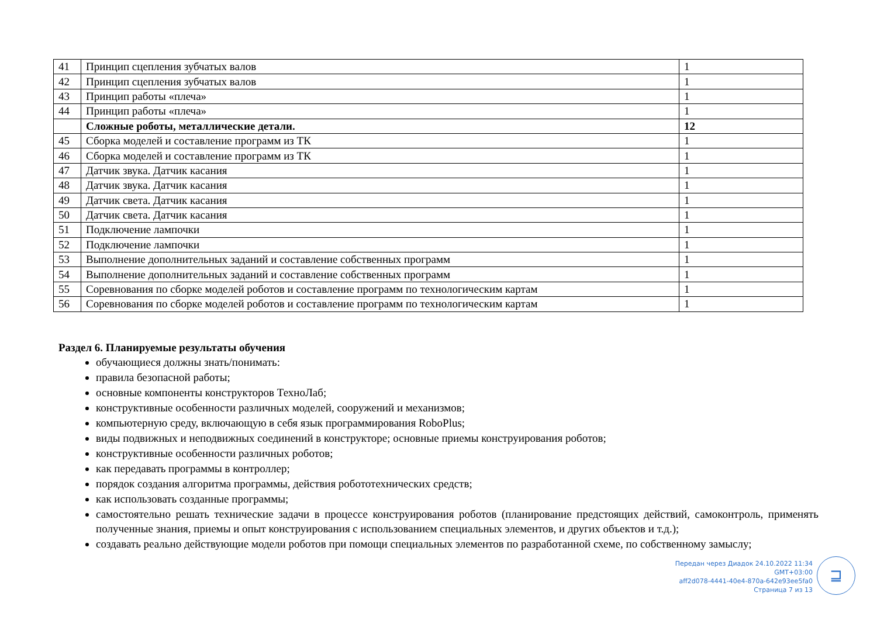| 41 | Принцип сцепления зубчатых валов | 1 |
| 42 | Принцип сцепления зубчатых валов | 1 |
| 43 | Принцип работы «плеча» | 1 |
| 44 | Принцип работы «плеча» | 1 |
| | Сложные роботы, металлические детали. | 12 |
| 45 | Сборка моделей и составление программ из ТК | 1 |
| 46 | Сборка моделей и составление программ из ТК | 1 |
| 47 | Датчик звука. Датчик касания | 1 |
| 48 | Датчик звука. Датчик касания | 1 |
| 49 | Датчик света. Датчик касания | 1 |
| 50 | Датчик света. Датчик касания | 1 |
| 51 | Подключение лампочки | 1 |
| 52 | Подключение лампочки | 1 |
| 53 | Выполнение дополнительных заданий и составление собственных программ | 1 |
| 54 | Выполнение дополнительных заданий и составление собственных программ | 1 |
| 55 | Соревнования по сборке моделей роботов и составление программ по технологическим картам | 1 |
| 56 | Соревнования по сборке моделей роботов и составление программ по технологическим картам | 1 |
Раздел 6. Планируемые результаты обучения
обучающиеся должны знать/понимать:
правила безопасной работы;
основные компоненты конструкторов ТехноЛаб;
конструктивные особенности различных моделей, сооружений и механизмов;
компьютерную среду, включающую в себя язык программирования RoboPlus;
виды подвижных и неподвижных соединений в конструкторе; основные приемы конструирования роботов;
конструктивные особенности различных роботов;
как передавать программы в контроллер;
порядок создания алгоритма программы, действия робототехнических средств;
как использовать созданные программы;
самостоятельно решать технические задачи в процессе конструирования роботов (планирование предстоящих действий, самоконтроль, применять полученные знания, приемы и опыт конструирования с использованием специальных элементов, и других объектов и т.д.);
создавать реально действующие модели роботов при помощи специальных элементов по разработанной схеме, по собственному замыслу;
Передан через Диадок 24.10.2022 11:34 GMT+03:00
aff2d078-4441-40e4-870a-642e93ee5fa0
Страница 7 из 13
⊒